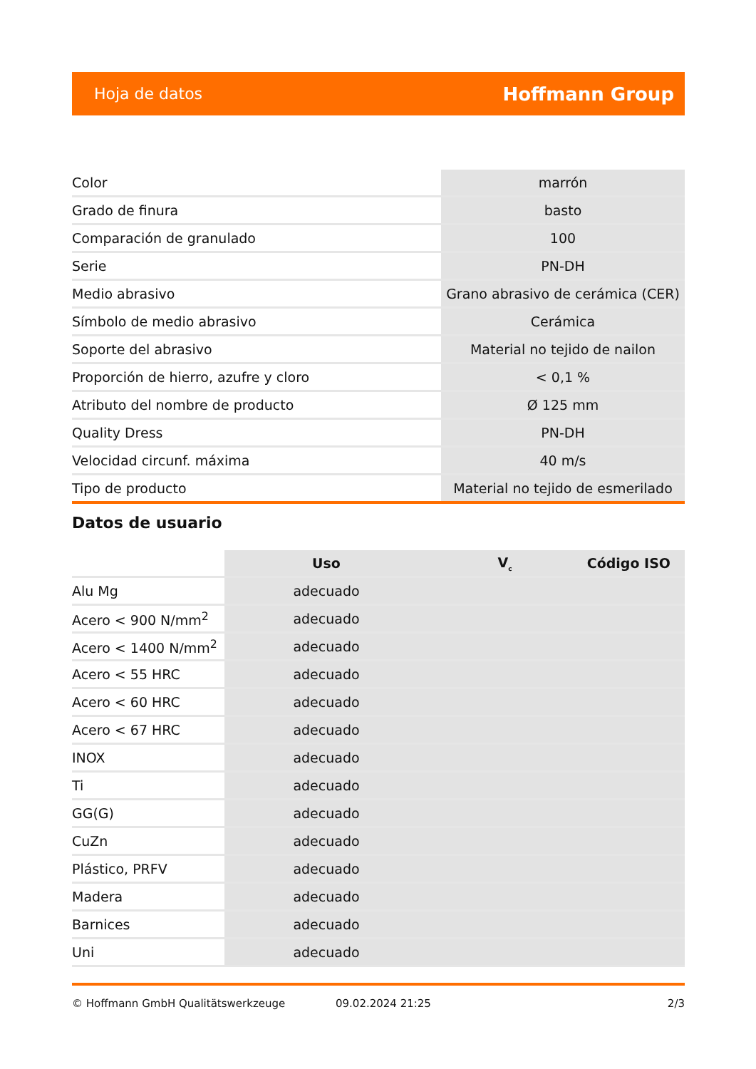Hoja de datos Hoffmann Group
| Color | marrón |
| Grado de finura | basto |
| Comparación de granulado | 100 |
| Serie | PN-DH |
| Medio abrasivo | Grano abrasivo de cerámica (CER) |
| Símbolo de medio abrasivo | Cerámica |
| Soporte del abrasivo | Material no tejido de nailon |
| Proporción de hierro, azufre y cloro | < 0,1 % |
| Atributo del nombre de producto | Ø 125 mm |
| Quality Dress | PN-DH |
| Velocidad circunf. máxima | 40 m/s |
| Tipo de producto | Material no tejido de esmerilado |
Datos de usuario
| | Uso | V<sub>c</sub> | Código ISO |
| --- | --- | --- | --- |
| Alu Mg | adecuado | | |
| Acero < 900 N/mm<sup>2</sup> | adecuado | | |
| Acero < 1400 N/mm<sup>2</sup> | adecuado | | |
| Acero < 55 HRC | adecuado | | |
| Acero < 60 HRC | adecuado | | |
| Acero < 67 HRC | adecuado | | |
| INOX | adecuado | | |
| Ti | adecuado | | |
| GG(G) | adecuado | | |
| CuZn | adecuado | | |
| Plástico, PRFV | adecuado | | |
| Madera | adecuado | | |
| Barnices | adecuado | | |
| Uni | adecuado | | |
© Hoffmann GmbH Qualitätswerkzeuge 09.02.2024 21:25 2/3